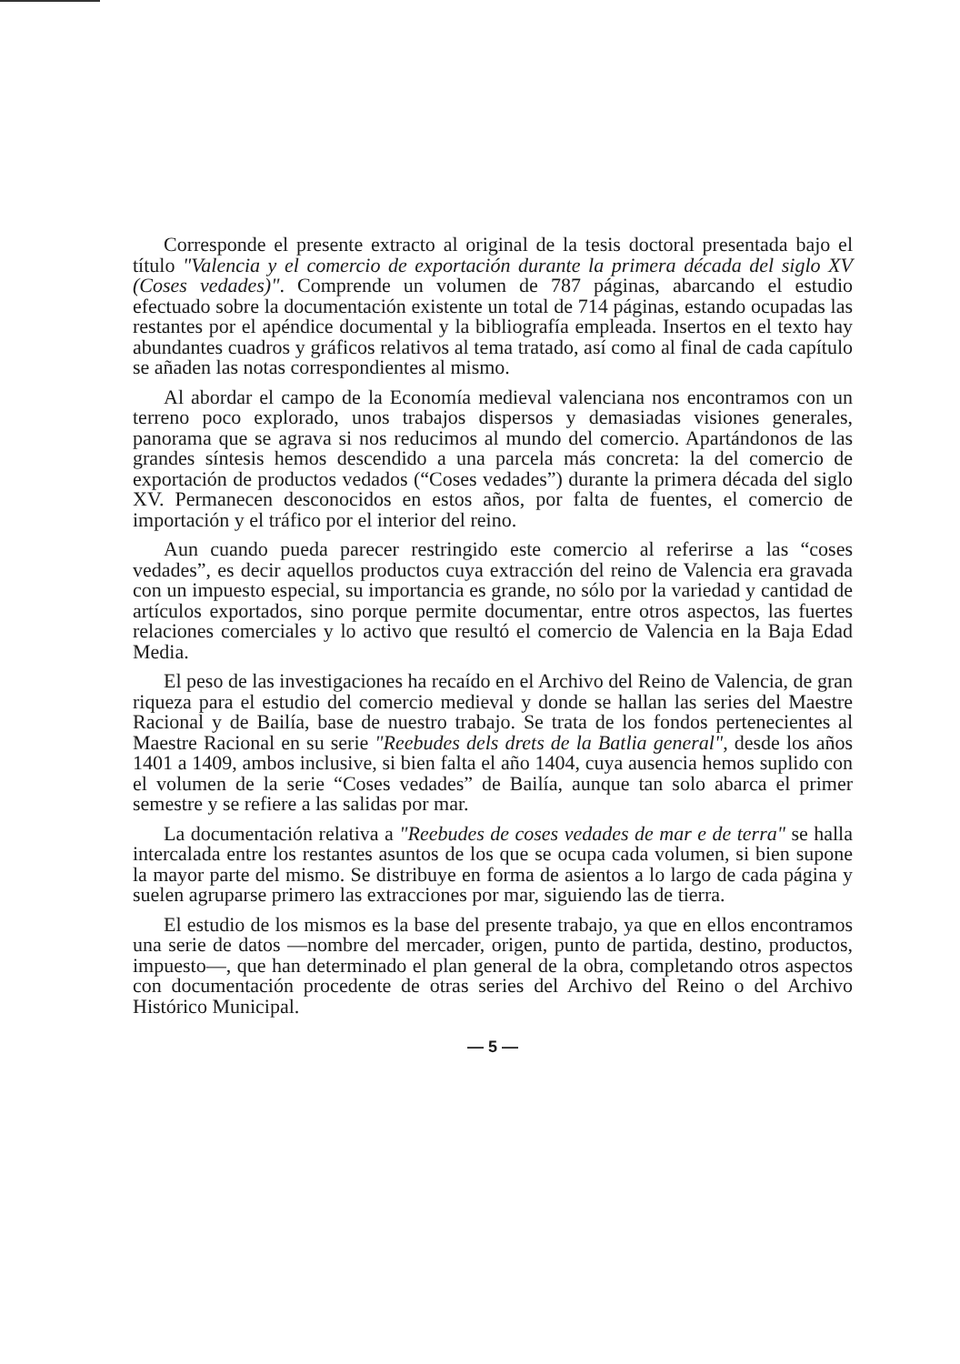Corresponde el presente extracto al original de la tesis doctoral presentada bajo el título "Valencia y el comercio de exportación durante la primera década del siglo XV (Coses vedades)". Comprende un volumen de 787 páginas, abarcando el estudio efectuado sobre la documentación existente un total de 714 páginas, estando ocupadas las restantes por el apéndice documental y la bibliografía empleada. Insertos en el texto hay abundantes cuadros y gráficos relativos al tema tratado, así como al final de cada capítulo se añaden las notas correspondientes al mismo.
Al abordar el campo de la Economía medieval valenciana nos encontramos con un terreno poco explorado, unos trabajos dispersos y demasiadas visiones generales, panorama que se agrava si nos reducimos al mundo del comercio. Apartándonos de las grandes síntesis hemos descendido a una parcela más concreta: la del comercio de exportación de productos vedados (“Coses vedades”) durante la primera década del siglo XV. Permanecen desconocidos en estos años, por falta de fuentes, el comercio de importación y el tráfico por el interior del reino.
Aun cuando pueda parecer restringido este comercio al referirse a las “coses vedades”, es decir aquellos productos cuya extracción del reino de Valencia era gravada con un impuesto especial, su importancia es grande, no sólo por la variedad y cantidad de artículos exportados, sino porque permite documentar, entre otros aspectos, las fuertes relaciones comerciales y lo activo que resultó el comercio de Valencia en la Baja Edad Media.
El peso de las investigaciones ha recaído en el Archivo del Reino de Valencia, de gran riqueza para el estudio del comercio medieval y donde se hallan las series del Maestre Racional y de Bailía, base de nuestro trabajo. Se trata de los fondos pertenecientes al Maestre Racional en su serie "Reebudes dels drets de la Batlia general", desde los años 1401 a 1409, ambos inclusive, si bien falta el año 1404, cuya ausencia hemos suplido con el volumen de la serie “Coses vedades” de Bailía, aunque tan solo abarca el primer semestre y se refiere a las salidas por mar.
La documentación relativa a "Reebudes de coses vedades de mar e de terra" se halla intercalada entre los restantes asuntos de los que se ocupa cada volumen, si bien supone la mayor parte del mismo. Se distribuye en forma de asientos a lo largo de cada página y suelen agruparse primero las extracciones por mar, siguiendo las de tierra.
El estudio de los mismos es la base del presente trabajo, ya que en ellos encontramos una serie de datos —nombre del mercader, origen, punto de partida, destino, productos, impuesto—, que han determinado el plan general de la obra, completando otros aspectos con documentación procedente de otras series del Archivo del Reino o del Archivo Histórico Municipal.
— 5 —